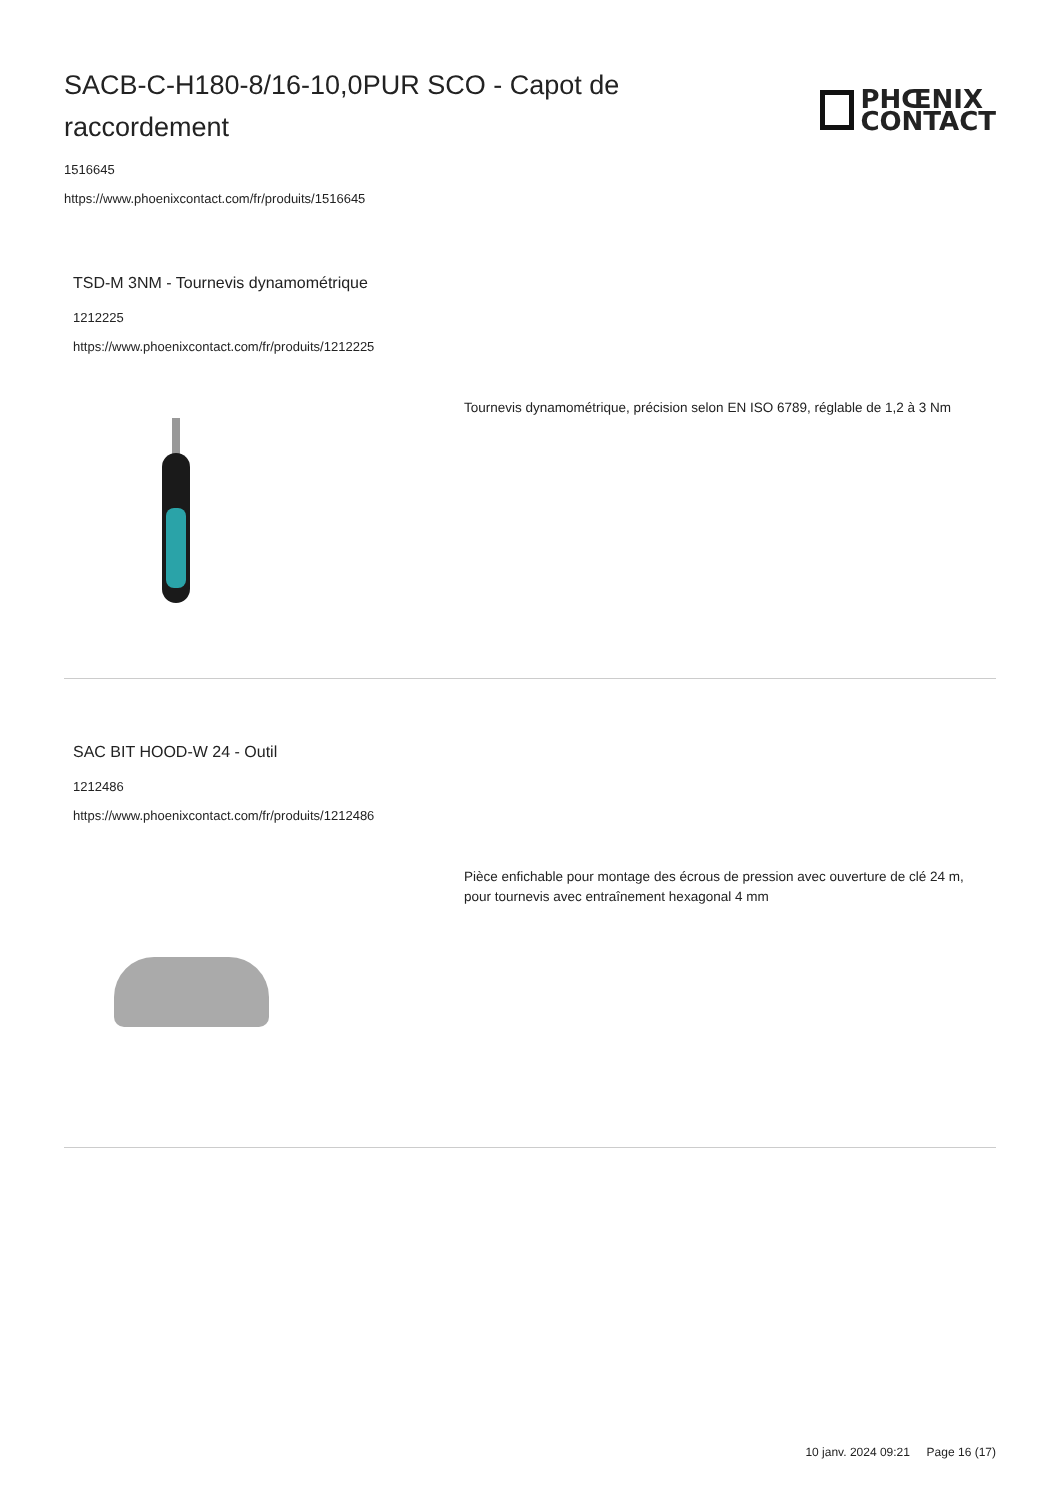SACB-C-H180-8/16-10,0PUR SCO - Capot de raccordement
PHŒNIX
CONTACT
1516645
https://www.phoenixcontact.com/fr/produits/1516645
TSD-M 3NM - Tournevis dynamométrique
1212225
https://www.phoenixcontact.com/fr/produits/1212225
Tournevis dynamométrique, précision selon EN ISO 6789, réglable de 1,2 à 3 Nm
SAC BIT HOOD-W 24 - Outil
1212486
https://www.phoenixcontact.com/fr/produits/1212486
Pièce enfichable pour montage des écrous de pression avec ouverture de clé 24 m, pour tournevis avec entraînement hexagonal 4 mm
10 janv. 2024 09:21 Page 16 (17)